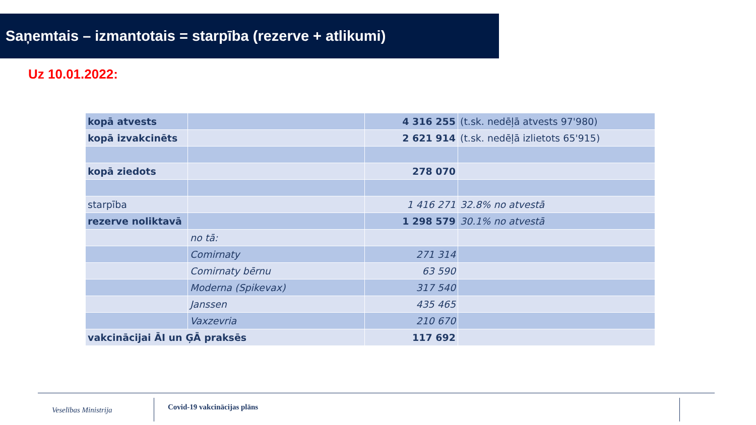Saņemtais – izmantotais = starpība (rezerve + atlikumi)
Uz 10.01.2022:
| kopā atvests | | 4 316 255 | (t.sk. nedēļā atvests 97'980) |
| kopā izvakcinēts | | 2 621 914 | (t.sk. nedēļā izlietots 65'915) |
| kopā ziedots | | 278 070 | |
| starpība | | 1 416 271 | 32.8% no atvestā |
| rezerve noliktavā | | 1 298 579 | 30.1% no atvestā |
| | no tā: | | |
| | Comirnaty | 271 314 | |
| | Comirnaty bērnu | 63 590 | |
| | Moderna (Spikevax) | 317 540 | |
| | Janssen | 435 465 | |
| | Vaxzevria | 210 670 | |
| vakcinācijai ĀI un ĢĀ praksēs | | 117 692 | |
Veselības Ministrija Covid-19 vakcinācijas plāns